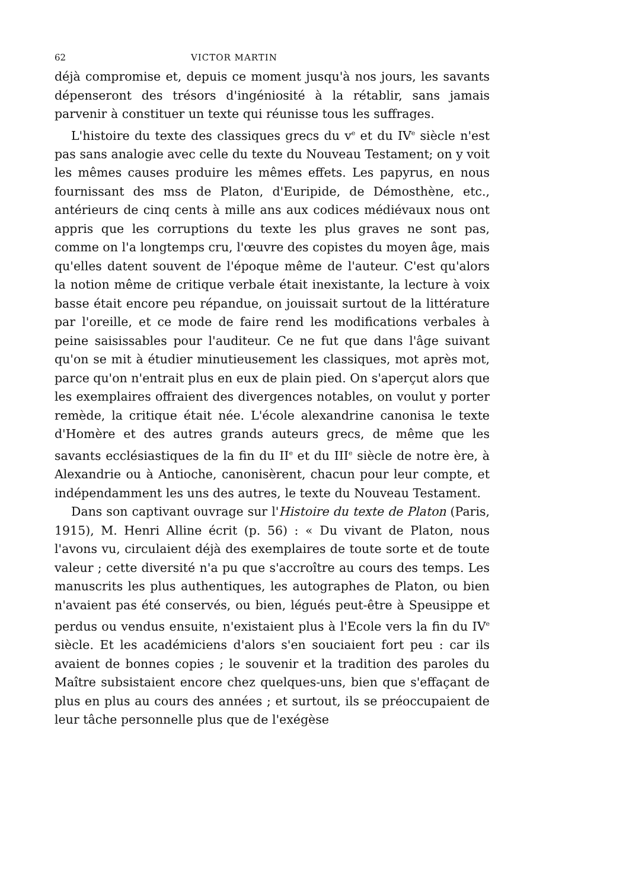62 VICTOR MARTIN
déjà compromise et, depuis ce moment jusqu'à nos jours, les savants dépenseront des trésors d'ingéniosité à la rétablir, sans jamais parvenir à constituer un texte qui réunisse tous les suffrages.
L'histoire du texte des classiques grecs du v<sup>e</sup> et du IV<sup>e</sup> siècle n'est pas sans analogie avec celle du texte du Nouveau Testament; on y voit les mêmes causes produire les mêmes effets. Les papyrus, en nous fournissant des mss de Platon, d'Euripide, de Démosthène, etc., antérieurs de cinq cents à mille ans aux codices médiévaux nous ont appris que les corruptions du texte les plus graves ne sont pas, comme on l'a longtemps cru, l'œuvre des copistes du moyen âge, mais qu'elles datent souvent de l'époque même de l'auteur. C'est qu'alors la notion même de critique verbale était inexistante, la lecture à voix basse était encore peu répandue, on jouissait surtout de la littérature par l'oreille, et ce mode de faire rend les modifications verbales à peine saisissables pour l'auditeur. Ce ne fut que dans l'âge suivant qu'on se mit à étudier minutieusement les classiques, mot après mot, parce qu'on n'entrait plus en eux de plain pied. On s'aperçut alors que les exemplaires offraient des divergences notables, on voulut y porter remède, la critique était née. L'école alexandrine canonisa le texte d'Homère et des autres grands auteurs grecs, de même que les savants ecclésiastiques de la fin du II<sup>e</sup> et du III<sup>e</sup> siècle de notre ère, à Alexandrie ou à Antioche, canonisèrent, chacun pour leur compte, et indépendamment les uns des autres, le texte du Nouveau Testament.
Dans son captivant ouvrage sur l'Histoire du texte de Platon (Paris, 1915), M. Henri Alline écrit (p. 56) : « Du vivant de Platon, nous l'avons vu, circulaient déjà des exemplaires de toute sorte et de toute valeur ; cette diversité n'a pu que s'accroître au cours des temps. Les manuscrits les plus authentiques, les autographes de Platon, ou bien n'avaient pas été conservés, ou bien, légués peut-être à Speusippe et perdus ou vendus ensuite, n'existaient plus à l'Ecole vers la fin du IV<sup>e</sup> siècle. Et les académiciens d'alors s'en souciaient fort peu : car ils avaient de bonnes copies ; le souvenir et la tradition des paroles du Maître subsistaient encore chez quelques-uns, bien que s'effaçant de plus en plus au cours des années ; et surtout, ils se préoccupaient de leur tâche personnelle plus que de l'exégèse